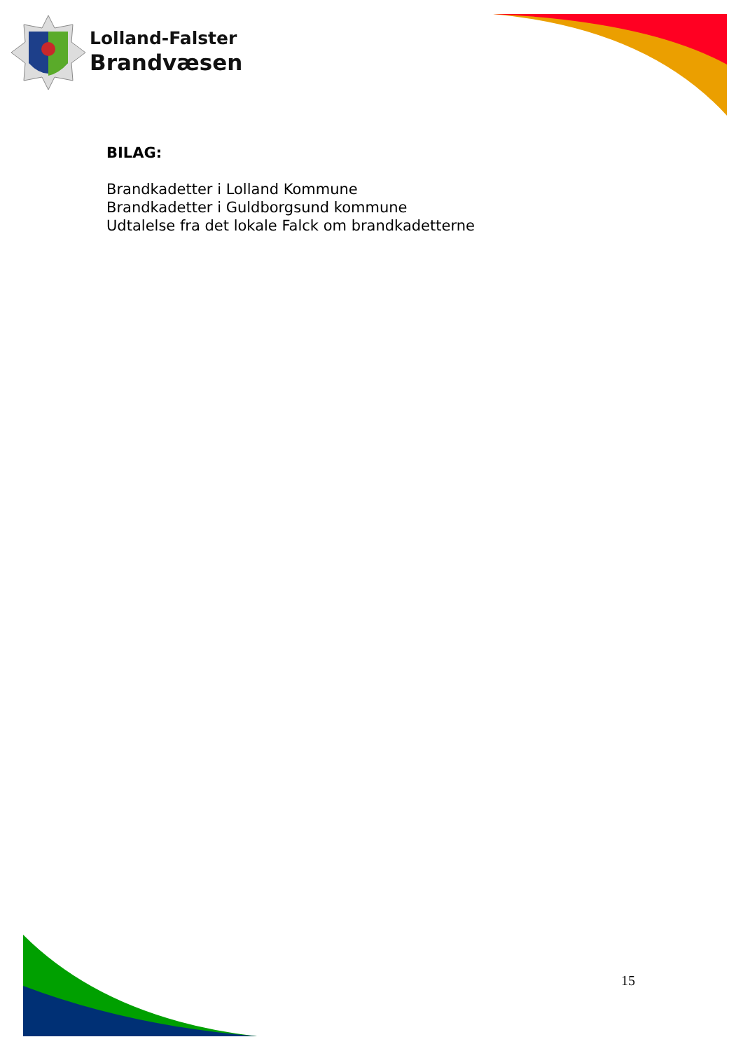Lolland-Falster
Brandvæsen
BILAG:
Brandkadetter i Lolland Kommune
Brandkadetter i Guldborgsund kommune
Udtalelse fra det lokale Falck om brandkadetterne
15